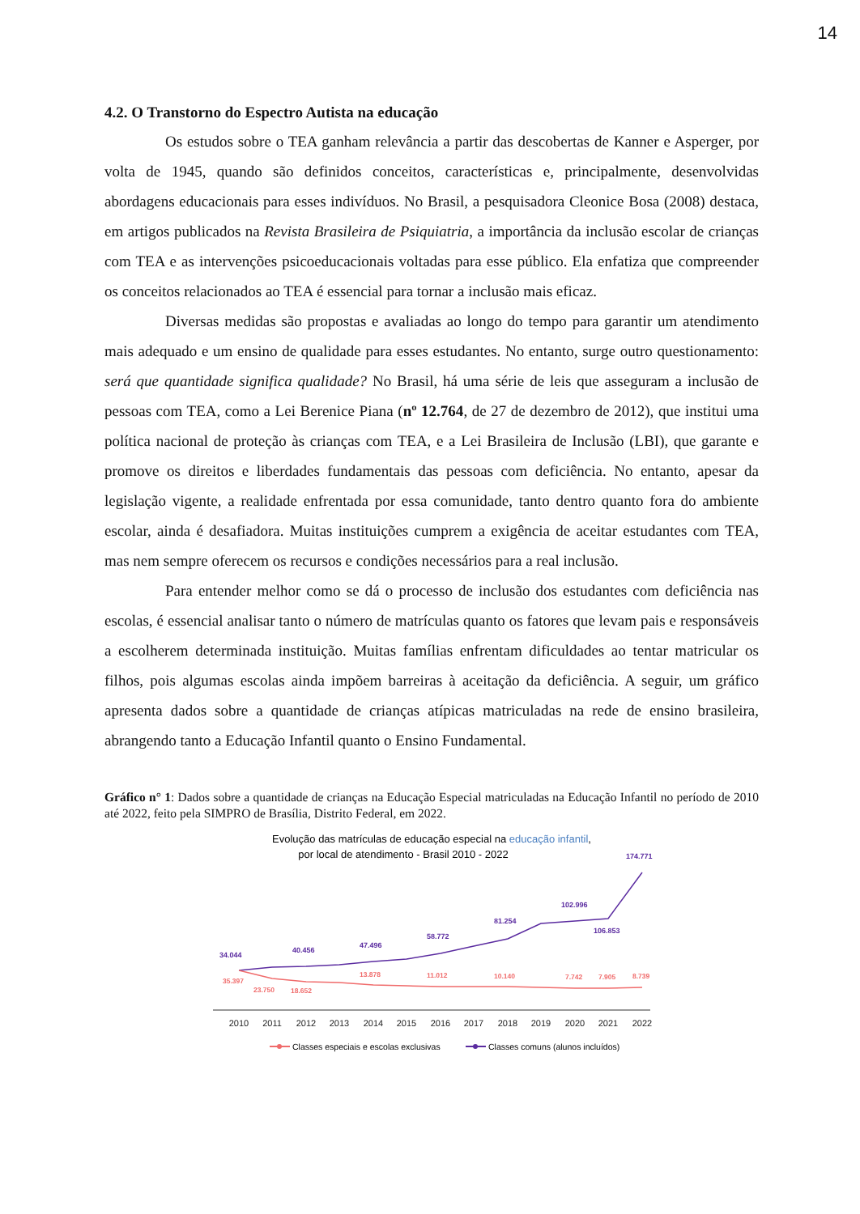14
4.2. O Transtorno do Espectro Autista na educação
Os estudos sobre o TEA ganham relevância a partir das descobertas de Kanner e Asperger, por volta de 1945, quando são definidos conceitos, características e, principalmente, desenvolvidas abordagens educacionais para esses indivíduos. No Brasil, a pesquisadora Cleonice Bosa (2008) destaca, em artigos publicados na Revista Brasileira de Psiquiatria, a importância da inclusão escolar de crianças com TEA e as intervenções psicoeducacionais voltadas para esse público. Ela enfatiza que compreender os conceitos relacionados ao TEA é essencial para tornar a inclusão mais eficaz.
Diversas medidas são propostas e avaliadas ao longo do tempo para garantir um atendimento mais adequado e um ensino de qualidade para esses estudantes. No entanto, surge outro questionamento: será que quantidade significa qualidade? No Brasil, há uma série de leis que asseguram a inclusão de pessoas com TEA, como a Lei Berenice Piana (nº 12.764, de 27 de dezembro de 2012), que institui uma política nacional de proteção às crianças com TEA, e a Lei Brasileira de Inclusão (LBI), que garante e promove os direitos e liberdades fundamentais das pessoas com deficiência. No entanto, apesar da legislação vigente, a realidade enfrentada por essa comunidade, tanto dentro quanto fora do ambiente escolar, ainda é desafiadora. Muitas instituições cumprem a exigência de aceitar estudantes com TEA, mas nem sempre oferecem os recursos e condições necessários para a real inclusão.
Para entender melhor como se dá o processo de inclusão dos estudantes com deficiência nas escolas, é essencial analisar tanto o número de matrículas quanto os fatores que levam pais e responsáveis a escolherem determinada instituição. Muitas famílias enfrentam dificuldades ao tentar matricular os filhos, pois algumas escolas ainda impõem barreiras à aceitação da deficiência. A seguir, um gráfico apresenta dados sobre a quantidade de crianças atípicas matriculadas na rede de ensino brasileira, abrangendo tanto a Educação Infantil quanto o Ensino Fundamental.
Gráfico n° 1: Dados sobre a quantidade de crianças na Educação Especial matriculadas na Educação Infantil no período de 2010 até 2022, feito pela SIMPRO de Brasília, Distrito Federal, em 2022.
Evolução das matrículas de educação especial na educação infantil,
por local de atendimento - Brasil 2010 - 2022
34.044
40.456
47.496
58.772
81.254
102.996
106.853
174.771
35.397
23.750
18.652
13.878
11.012
10.140
7.742
7.905
8.739
2010
2011
2012
2013
2014
2015
2016
2017
2018
2019
2020
2021
2022
Classes especiais e escolas exclusivas
Classes comuns (alunos incluídos)